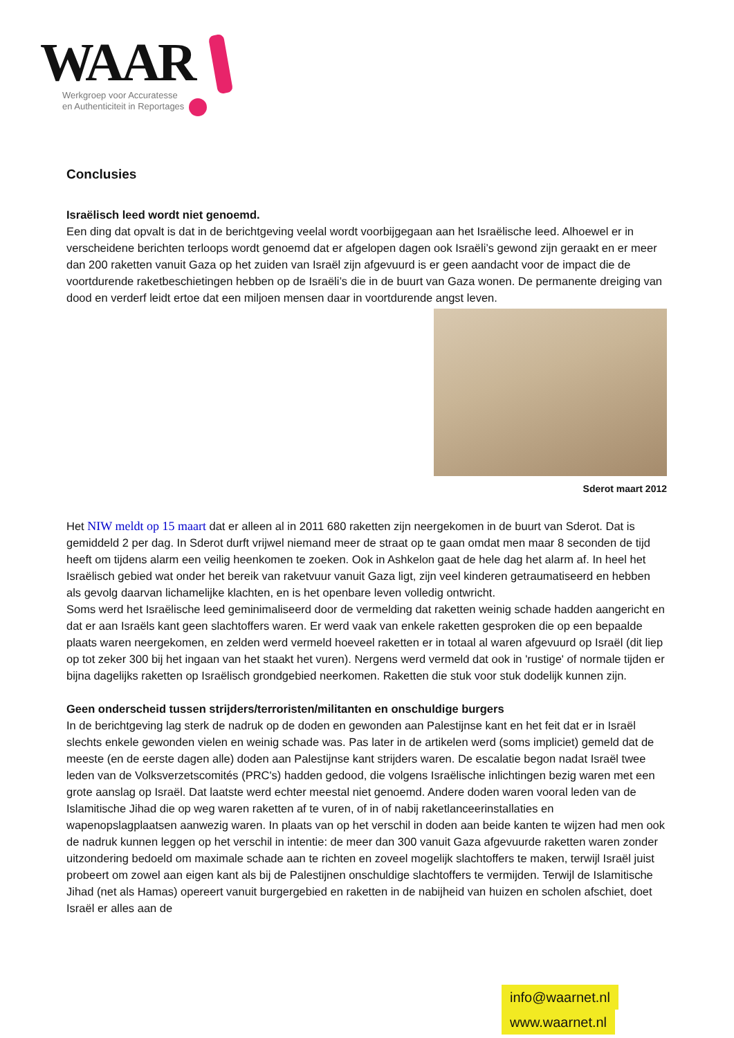WAAR
Werkgroep voor Accuratesse
en Authenticiteit in Reportages
Conclusies
Israëlisch leed wordt niet genoemd.
Een ding dat opvalt is dat in de berichtgeving veelal wordt voorbijgegaan aan het Israëlische leed. Alhoewel er in verscheidene berichten terloops wordt genoemd dat er afgelopen dagen ook Israëli’s gewond zijn geraakt en er meer dan 200 raketten vanuit Gaza op het zuiden van Israël zijn afgevuurd is er geen aandacht voor de impact die de voortdurende raketbeschietingen hebben op de Israëli’s die in de buurt van Gaza wonen. De permanente dreiging van dood en verderf leidt ertoe dat een miljoen mensen daar in voortdurende angst leven.
Sderot maart 2012
Het NIW meldt op 15 maart dat er alleen al in 2011 680 raketten zijn neergekomen in de buurt van Sderot. Dat is gemiddeld 2 per dag. In Sderot durft vrijwel niemand meer de straat op te gaan omdat men maar 8 seconden de tijd heeft om tijdens alarm een veilig heenkomen te zoeken. Ook in Ashkelon gaat de hele dag het alarm af. In heel het Israëlisch gebied wat onder het bereik van raketvuur vanuit Gaza ligt, zijn veel kinderen getraumatiseerd en hebben als gevolg daarvan lichamelijke klachten, en is het openbare leven volledig ontwricht.
Soms werd het Israëlische leed geminimaliseerd door de vermelding dat raketten weinig schade hadden aangericht en dat er aan Israëls kant geen slachtoffers waren. Er werd vaak van enkele raketten gesproken die op een bepaalde plaats waren neergekomen, en zelden werd vermeld hoeveel raketten er in totaal al waren afgevuurd op Israël (dit liep op tot zeker 300 bij het ingaan van het staakt het vuren). Nergens werd vermeld dat ook in 'rustige' of normale tijden er bijna dagelijks raketten op Israëlisch grondgebied neerkomen. Raketten die stuk voor stuk dodelijk kunnen zijn.
Geen onderscheid tussen strijders/terroristen/militanten en onschuldige burgers
In de berichtgeving lag sterk de nadruk op de doden en gewonden aan Palestijnse kant en het feit dat er in Israël slechts enkele gewonden vielen en weinig schade was. Pas later in de artikelen werd (soms impliciet) gemeld dat de meeste (en de eerste dagen alle) doden aan Palestijnse kant strijders waren. De escalatie begon nadat Israël twee leden van de Volksverzetscomités (PRC's) hadden gedood, die volgens Israëlische inlichtingen bezig waren met een grote aanslag op Israël. Dat laatste werd echter meestal niet genoemd. Andere doden waren vooral leden van de Islamitische Jihad die op weg waren raketten af te vuren, of in of nabij raketlanceerinstallaties en wapenopslagplaatsen aanwezig waren. In plaats van op het verschil in doden aan beide kanten te wijzen had men ook de nadruk kunnen leggen op het verschil in intentie: de meer dan 300 vanuit Gaza afgevuurde raketten waren zonder uitzondering bedoeld om maximale schade aan te richten en zoveel mogelijk slachtoffers te maken, terwijl Israël juist probeert om zowel aan eigen kant als bij de Palestijnen onschuldige slachtoffers te vermijden. Terwijl de Islamitische Jihad (net als Hamas) opereert vanuit burgergebied en raketten in de nabijheid van huizen en scholen afschiet, doet Israël er alles aan de
info@waarnet.nl www.waarnet.nl